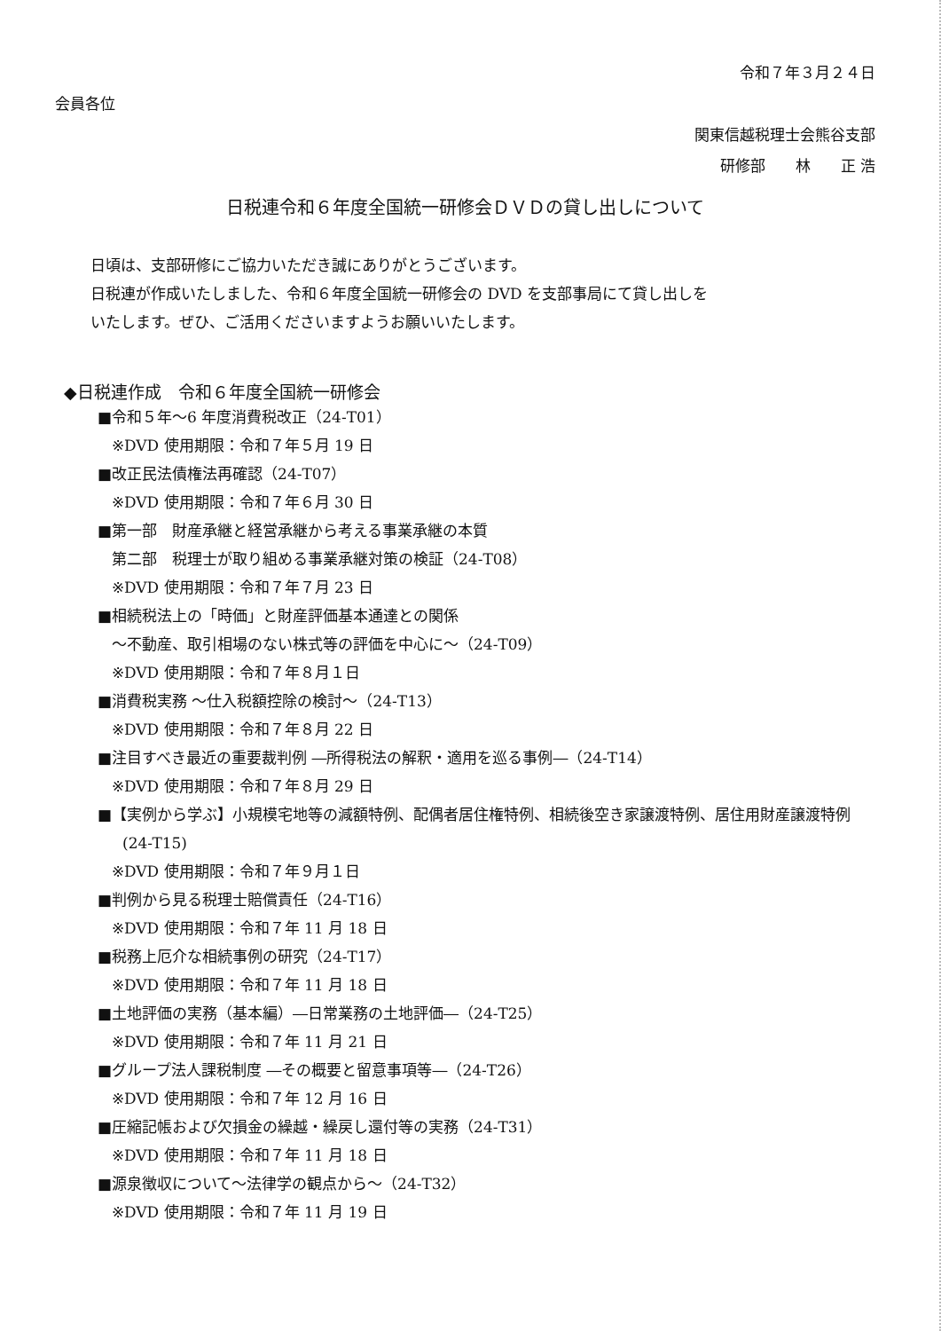令和７年３月２４日
会員各位
関東信越税理士会熊谷支部
研修部　　林　　正 浩
日税連令和６年度全国統一研修会ＤＶＤの貸し出しについて
日頃は、支部研修にご協力いただき誠にありがとうございます。
日税連が作成いたしました、令和６年度全国統一研修会の DVD を支部事局にて貸し出しを
いたします。ぜひ、ご活用くださいますようお願いいたします。
◆日税連作成　令和６年度全国統一研修会
■令和５年～6 年度消費税改正（24-T01）
※DVD 使用期限：令和７年５月 19 日
■改正民法債権法再確認（24-T07）
※DVD 使用期限：令和７年６月 30 日
■第一部　財産承継と経営承継から考える事業承継の本質
第二部　税理士が取り組める事業承継対策の検証（24-T08）
※DVD 使用期限：令和７年７月 23 日
■相続税法上の「時価」と財産評価基本通達との関係
～不動産、取引相場のない株式等の評価を中心に～（24-T09）
※DVD 使用期限：令和７年８月１日
■消費税実務 ～仕入税額控除の検討～（24-T13）
※DVD 使用期限：令和７年８月 22 日
■注目すべき最近の重要裁判例 ―所得税法の解釈・適用を巡る事例―（24-T14）
※DVD 使用期限：令和７年８月 29 日
■【実例から学ぶ】小規模宅地等の減額特例、配偶者居住権特例、相続後空き家譲渡特例、居住用財産譲渡特例
(24-T15)
※DVD 使用期限：令和７年９月１日
■判例から見る税理士賠償責任（24-T16）
※DVD 使用期限：令和７年 11 月 18 日
■税務上厄介な相続事例の研究（24-T17）
※DVD 使用期限：令和７年 11 月 18 日
■土地評価の実務（基本編）―日常業務の土地評価―（24-T25）
※DVD 使用期限：令和７年 11 月 21 日
■グループ法人課税制度 ―その概要と留意事項等―（24-T26）
※DVD 使用期限：令和７年 12 月 16 日
■圧縮記帳および欠損金の繰越・繰戻し還付等の実務（24-T31）
※DVD 使用期限：令和７年 11 月 18 日
■源泉徴収について～法律学の観点から～（24-T32）
※DVD 使用期限：令和７年 11 月 19 日